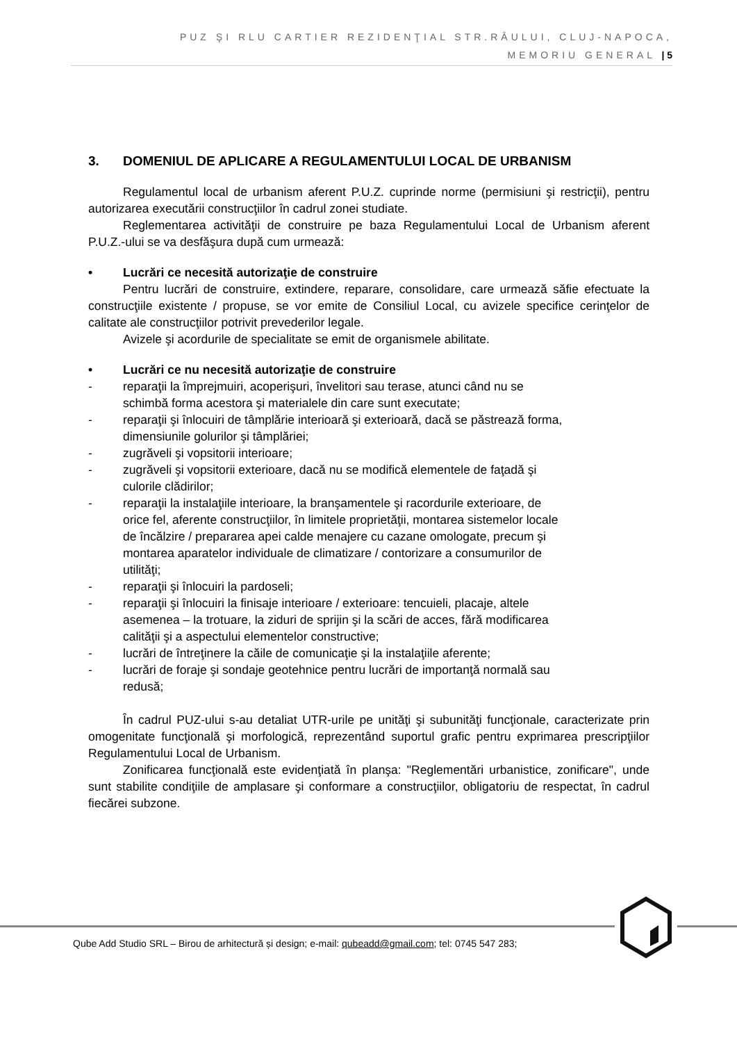PUZ ŞI RLU CARTIER REZIDENŢIAL STR.RÂULUI, CLUJ-NAPOCA,
MEMORIU GENERAL | 5
3. DOMENIUL DE APLICARE A REGULAMENTULUI LOCAL DE URBANISM
Regulamentul local de urbanism aferent P.U.Z. cuprinde norme (permisiuni şi restricţii), pentru autorizarea executării construcţiilor în cadrul zonei studiate.
Reglementarea activităţii de construire pe baza Regulamentului Local de Urbanism aferent P.U.Z.-ului se va desfăşura după cum urmează:
• Lucrări ce necesită autorizaţie de construire
Pentru lucrări de construire, extindere, reparare, consolidare, care urmează săfie efectuate la construcţiile existente / propuse, se vor emite de Consiliul Local, cu avizele specifice cerinţelor de calitate ale construcţiilor potrivit prevederilor legale.
Avizele şi acordurile de specialitate se emit de organismele abilitate.
• Lucrări ce nu necesită autorizaţie de construire
- reparaţii la împrejmuiri, acoperişuri, învelitori sau terase, atunci când nu se schimbă forma acestora şi materialele din care sunt executate;
- reparaţii şi înlocuiri de tâmplărie interioară şi exterioară, dacă se păstrează forma, dimensiunile golurilor şi tâmplăriei;
- zugrăveli şi vopsitorii interioare;
- zugrăveli şi vopsitorii exterioare, dacă nu se modifică elementele de faţadă şi culorile clădirilor;
- reparaţii la instalaţiile interioare, la branşamentele şi racordurile exterioare, de orice fel, aferente construcţiilor, în limitele proprietăţii, montarea sistemelor locale de încălzire / prepararea apei calde menajere cu cazane omologate, precum şi montarea aparatelor individuale de climatizare / contorizare a consumurilor de utilităţi;
- reparaţii şi înlocuiri la pardoseli;
- reparaţii şi înlocuiri la finisaje interioare / exterioare: tencuieli, placaje, altele asemenea – la trotuare, la ziduri de sprijin şi la scări de acces, fără modificarea calităţii şi a aspectului elementelor constructive;
- lucrări de întreţinere la căile de comunicaţie şi la instalaţiile aferente;
- lucrări de foraje şi sondaje geotehnice pentru lucrări de importanţă normală sau redusă;
În cadrul PUZ-ului s-au detaliat UTR-urile pe unităţi şi subunităţi funcţionale, caracterizate prin omogenitate funcţională şi morfologică, reprezentând suportul grafic pentru exprimarea prescripţiilor Regulamentului Local de Urbanism.
Zonificarea funcţională este evidenţiată în planşa: "Reglementări urbanistice, zonificare", unde sunt stabilite condiţiile de amplasare şi conformare a construcţiilor, obligatoriu de respectat, în cadrul fiecărei subzone.
Qube Add Studio SRL – Birou de arhitectură și design; e-mail: qubeadd@gmail.com; tel: 0745 547 283;